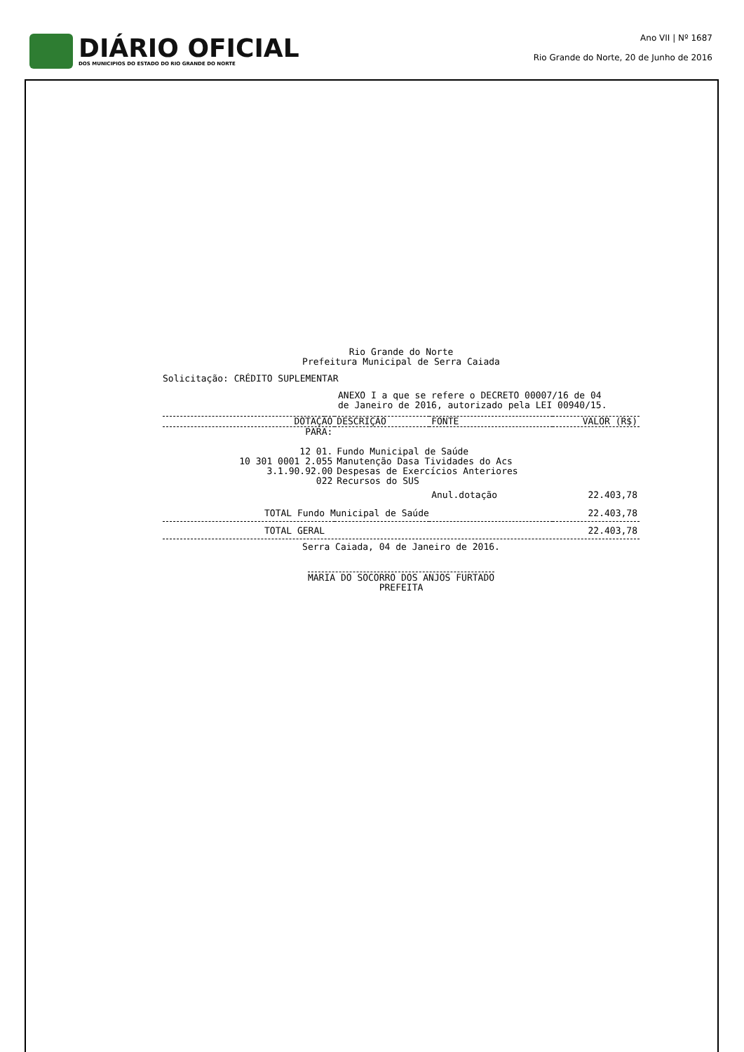DIÁRIO OFICIAL
DOS MUNICIPIOS DO ESTADO DO RIO GRANDE DO NORTE
Ano VII | Nº 1687
Rio Grande do Norte, 20 de Junho de 2016
Rio Grande do Norte
Prefeitura Municipal de Serra Caiada
Solicitação: CRÉDITO SUPLEMENTAR
ANEXO I a que se refere o DECRETO 00007/16 de 04
de Janeiro de 2016, autorizado pela LEI 00940/15.
| DOTAÇÃO | DESCRIÇÃO | FONTE | VALOR (R$) |
| --- | --- | --- | --- |
| PARA: | | | |
| 12 01. 10 301 0001 2.055 3.1.90.92.00 022 | Fundo Municipal de Saúde Manutenção Dasa Tividades do Acs Despesas de Exercícios Anteriores Recursos do SUS | | |
| | | Anul.dotação | 22.403,78 |
| TOTAL Fundo Municipal de Saúde | | | 22.403,78 |
| TOTAL GERAL | | | 22.403,78 |
Serra Caiada, 04 de Janeiro de 2016.
MARIA DO SOCORRO DOS ANJOS FURTADO
PREFEITA